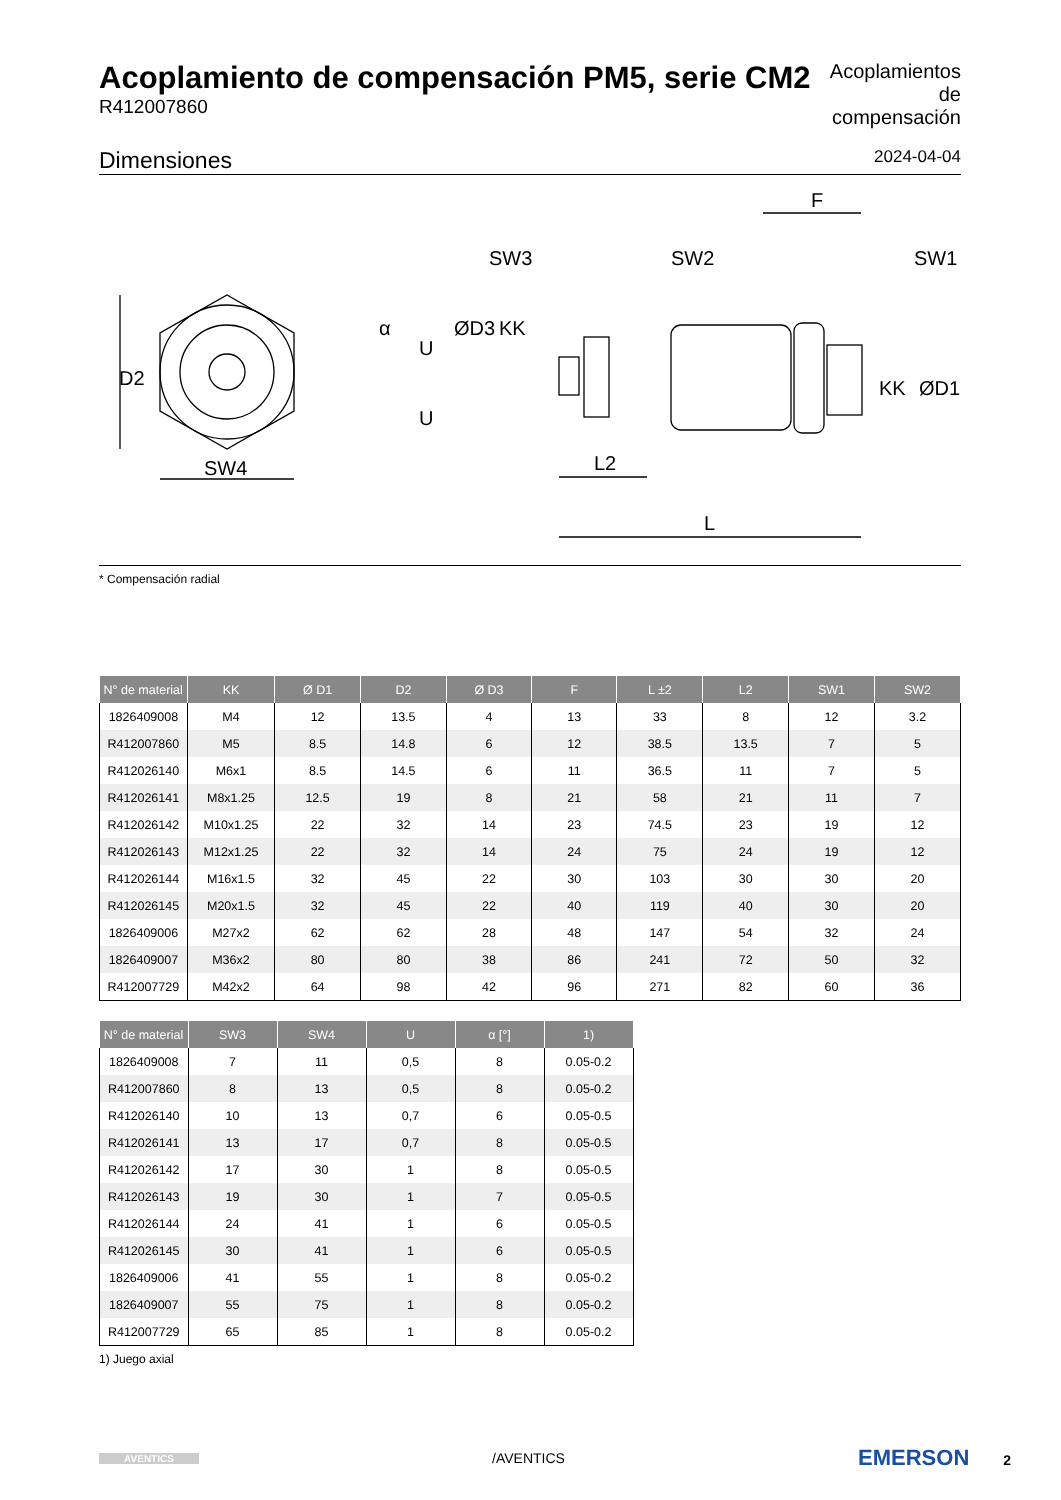Acoplamiento de compensación PM5, serie CM2
R412007860
Acoplamientos de compensación
Dimensiones 2024-04-04
D2
SW4
SW3
SW2
SW1
F
L2
L
α
U
U
ØD3
KK
KK
ØD1
* Compensación radial
| N° de material | KK | Ø D1 | D2 | Ø D3 | F | L ±2 | L2 | SW1 | SW2 |
| --- | --- | --- | --- | --- | --- | --- | --- | --- | --- |
| 1826409008 | M4 | 12 | 13.5 | 4 | 13 | 33 | 8 | 12 | 3.2 |
| R412007860 | M5 | 8.5 | 14.8 | 6 | 12 | 38.5 | 13.5 | 7 | 5 |
| R412026140 | M6x1 | 8.5 | 14.5 | 6 | 11 | 36.5 | 11 | 7 | 5 |
| R412026141 | M8x1.25 | 12.5 | 19 | 8 | 21 | 58 | 21 | 11 | 7 |
| R412026142 | M10x1.25 | 22 | 32 | 14 | 23 | 74.5 | 23 | 19 | 12 |
| R412026143 | M12x1.25 | 22 | 32 | 14 | 24 | 75 | 24 | 19 | 12 |
| R412026144 | M16x1.5 | 32 | 45 | 22 | 30 | 103 | 30 | 30 | 20 |
| R412026145 | M20x1.5 | 32 | 45 | 22 | 40 | 119 | 40 | 30 | 20 |
| 1826409006 | M27x2 | 62 | 62 | 28 | 48 | 147 | 54 | 32 | 24 |
| 1826409007 | M36x2 | 80 | 80 | 38 | 86 | 241 | 72 | 50 | 32 |
| R412007729 | M42x2 | 64 | 98 | 42 | 96 | 271 | 82 | 60 | 36 |
| N° de material | SW3 | SW4 | U | α [°] | 1) |
| --- | --- | --- | --- | --- | --- |
| 1826409008 | 7 | 11 | 0,5 | 8 | 0.05-0.2 |
| R412007860 | 8 | 13 | 0,5 | 8 | 0.05-0.2 |
| R412026140 | 10 | 13 | 0,7 | 6 | 0.05-0.5 |
| R412026141 | 13 | 17 | 0,7 | 8 | 0.05-0.5 |
| R412026142 | 17 | 30 | 1 | 8 | 0.05-0.5 |
| R412026143 | 19 | 30 | 1 | 7 | 0.05-0.5 |
| R412026144 | 24 | 41 | 1 | 6 | 0.05-0.5 |
| R412026145 | 30 | 41 | 1 | 6 | 0.05-0.5 |
| 1826409006 | 41 | 55 | 1 | 8 | 0.05-0.2 |
| 1826409007 | 55 | 75 | 1 | 8 | 0.05-0.2 |
| R412007729 | 65 | 85 | 1 | 8 | 0.05-0.2 |
1) Juego axial
AVENTICS
/AVENTICS
EMERSON 2